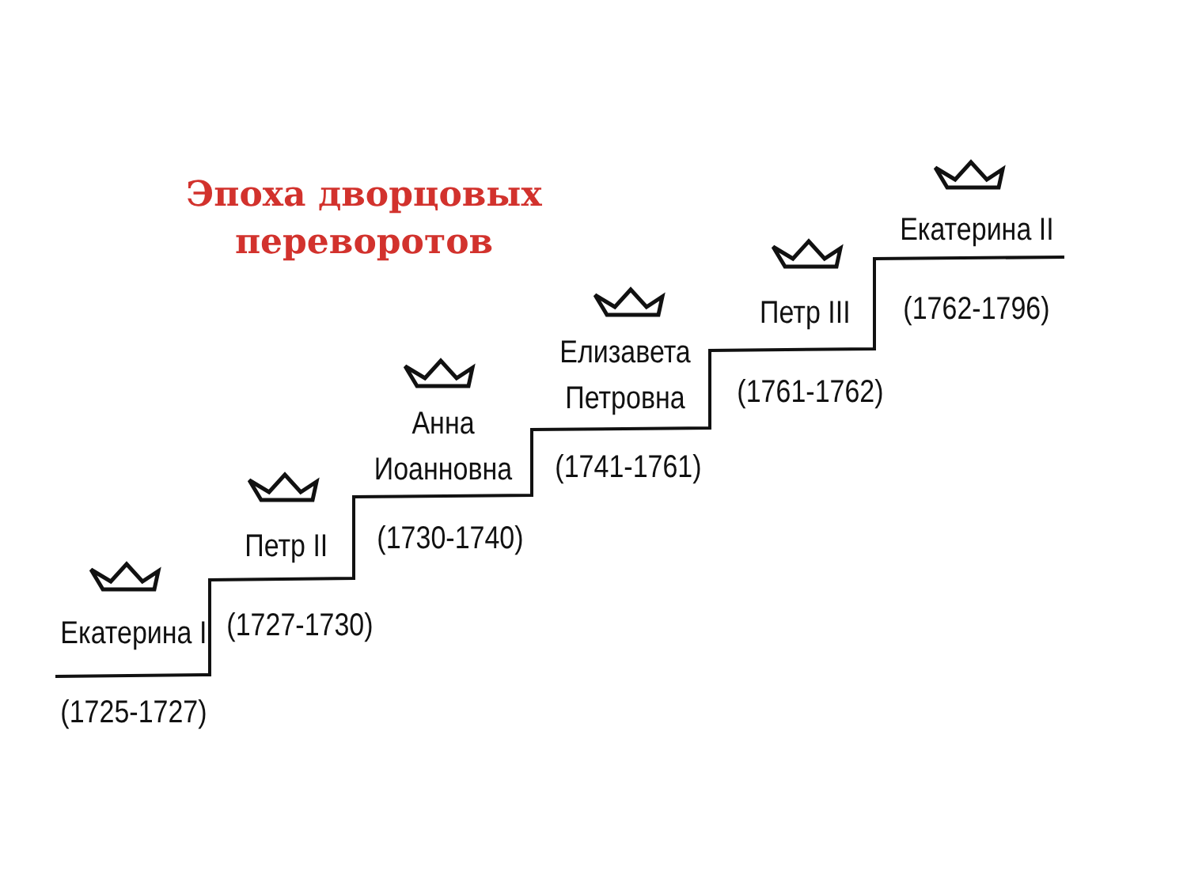Эпоха дворцовых
переворотов
Екатерина I
(1725-1727)
Петр II
(1727-1730)
Анна
Иоанновна
(1730-1740)
Елизавета
Петровна
(1741-1761)
Петр III
(1761-1762)
Екатерина II
(1762-1796)